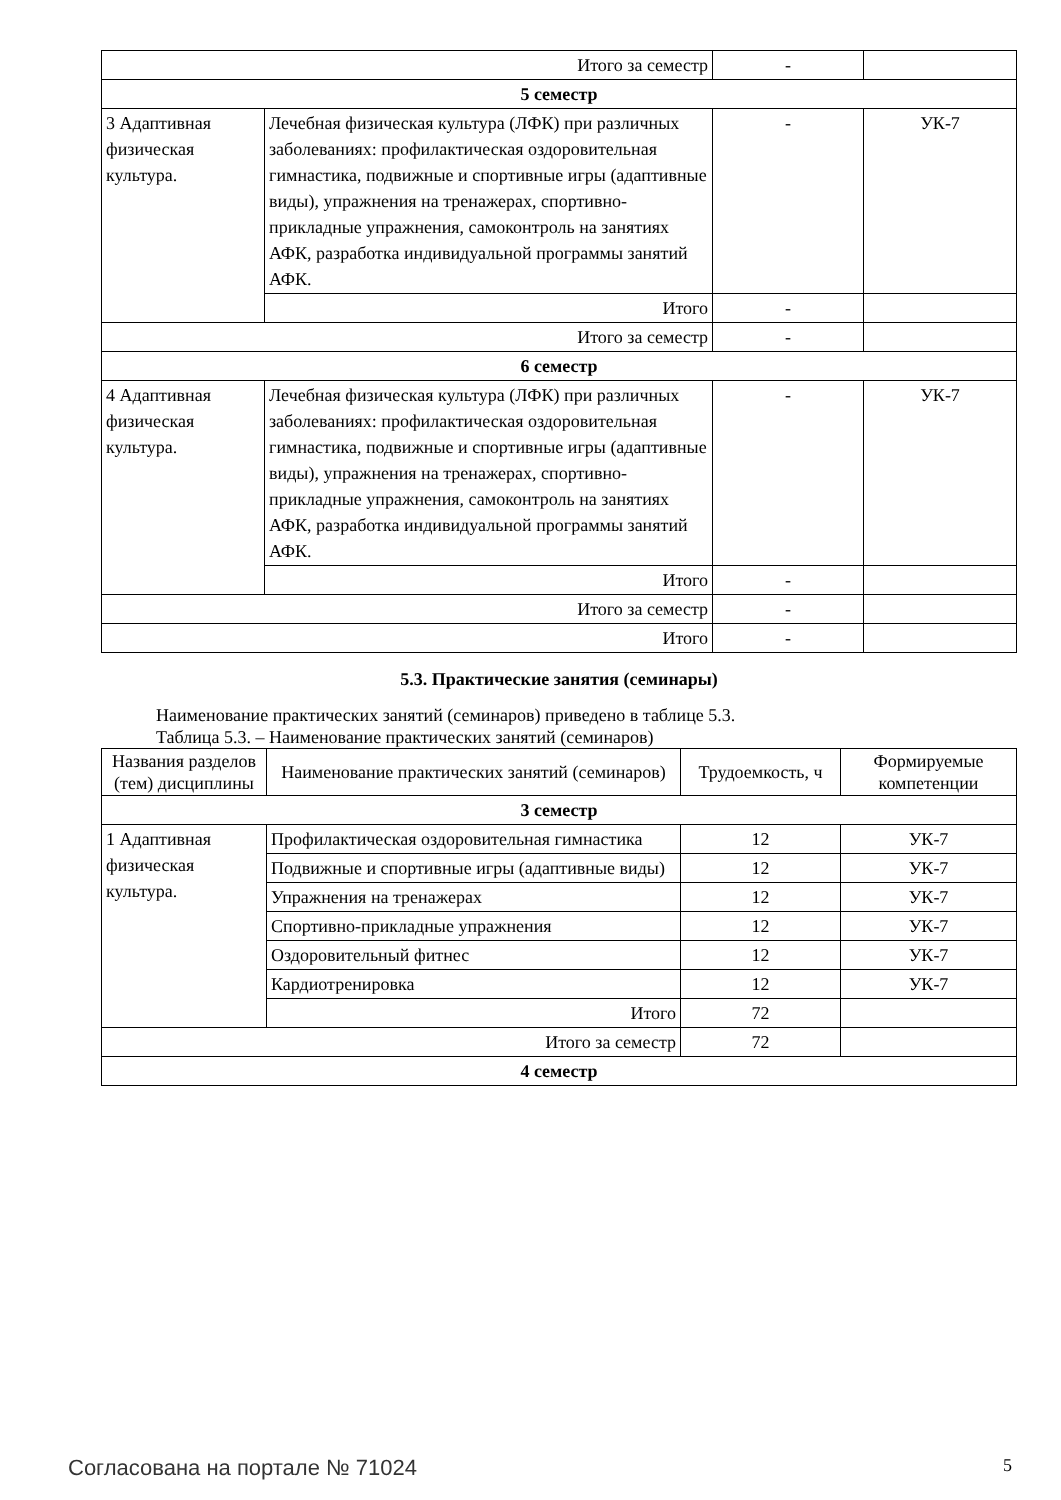| Итого за семестр | | - | |
| 5 семестр | | | |
| 3 Адаптивная физическая культура. | Лечебная физическая культура (ЛФК) при различных заболеваниях: профилактическая оздоровительная гимнастика, подвижные и спортивные игры (адаптивные виды), упражнения на тренажерах, спортивно-прикладные упражнения, самоконтроль на занятиях АФК, разработка индивидуальной программы занятий АФК. | - | УК-7 |
| | Итого | - | |
| Итого за семестр | | - | |
| 6 семестр | | | |
| 4 Адаптивная физическая культура. | Лечебная физическая культура (ЛФК) при различных заболеваниях: профилактическая оздоровительная гимнастика, подвижные и спортивные игры (адаптивные виды), упражнения на тренажерах, спортивно-прикладные упражнения, самоконтроль на занятиях АФК, разработка индивидуальной программы занятий АФК. | - | УК-7 |
| | Итого | - | |
| Итого за семестр | | - | |
| Итого | | - | |
5.3. Практические занятия (семинары)
Наименование практических занятий (семинаров) приведено в таблице 5.3.
Таблица 5.3. – Наименование практических занятий (семинаров)
| Названия разделов (тем) дисциплины | Наименование практических занятий (семинаров) | Трудоемкость, ч | Формируемые компетенции |
| --- | --- | --- | --- |
| 3 семестр | | | |
| 1 Адаптивная физическая культура. | Профилактическая оздоровительная гимнастика | 12 | УК-7 |
| | Подвижные и спортивные игры (адаптивные виды) | 12 | УК-7 |
| | Упражнения на тренажерах | 12 | УК-7 |
| | Спортивно-прикладные упражнения | 12 | УК-7 |
| | Оздоровительный фитнес | 12 | УК-7 |
| | Кардиотренировка | 12 | УК-7 |
| | Итого | 72 | |
| Итого за семестр | | 72 | |
| 4 семестр | | | |
Согласована на портале № 71024 5